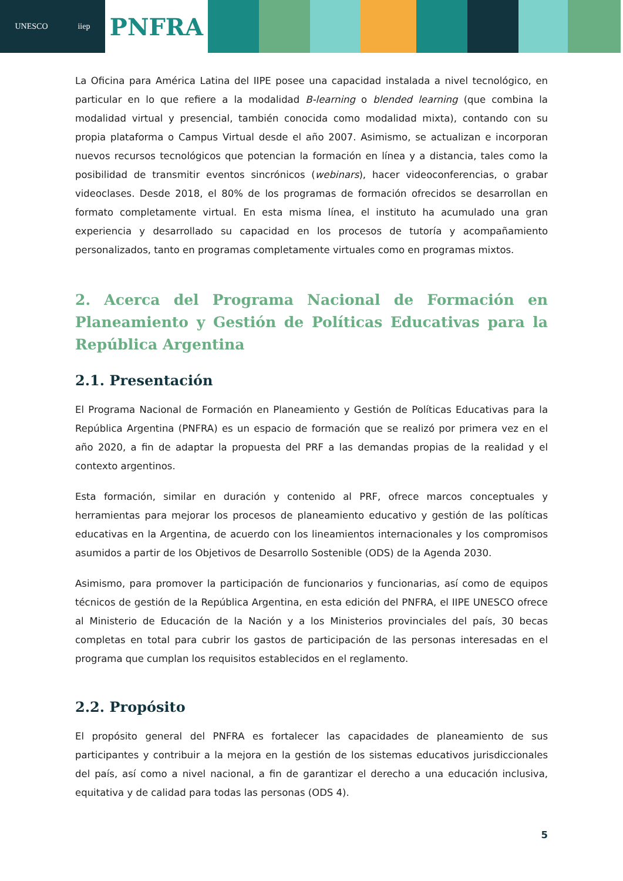UNESCO iiep
PNFRA
La Oficina para América Latina del IIPE posee una capacidad instalada a nivel tecnológico, en particular en lo que refiere a la modalidad B-learning o blended learning (que combina la modalidad virtual y presencial, también conocida como modalidad mixta), contando con su propia plataforma o Campus Virtual desde el año 2007. Asimismo, se actualizan e incorporan nuevos recursos tecnológicos que potencian la formación en línea y a distancia, tales como la posibilidad de transmitir eventos sincrónicos (webinars), hacer videoconferencias, o grabar videoclases. Desde 2018, el 80% de los programas de formación ofrecidos se desarrollan en formato completamente virtual. En esta misma línea, el instituto ha acumulado una gran experiencia y desarrollado su capacidad en los procesos de tutoría y acompañamiento personalizados, tanto en programas completamente virtuales como en programas mixtos.
2. Acerca del Programa Nacional de Formación en Planeamiento y Gestión de Políticas Educativas para la República Argentina
2.1. Presentación
El Programa Nacional de Formación en Planeamiento y Gestión de Políticas Educativas para la República Argentina (PNFRA) es un espacio de formación que se realizó por primera vez en el año 2020, a fin de adaptar la propuesta del PRF a las demandas propias de la realidad y el contexto argentinos.
Esta formación, similar en duración y contenido al PRF, ofrece marcos conceptuales y herramientas para mejorar los procesos de planeamiento educativo y gestión de las políticas educativas en la Argentina, de acuerdo con los lineamientos internacionales y los compromisos asumidos a partir de los Objetivos de Desarrollo Sostenible (ODS) de la Agenda 2030.
Asimismo, para promover la participación de funcionarios y funcionarias, así como de equipos técnicos de gestión de la República Argentina, en esta edición del PNFRA, el IIPE UNESCO ofrece al Ministerio de Educación de la Nación y a los Ministerios provinciales del país, 30 becas completas en total para cubrir los gastos de participación de las personas interesadas en el programa que cumplan los requisitos establecidos en el reglamento.
2.2. Propósito
El propósito general del PNFRA es fortalecer las capacidades de planeamiento de sus participantes y contribuir a la mejora en la gestión de los sistemas educativos jurisdiccionales del país, así como a nivel nacional, a fin de garantizar el derecho a una educación inclusiva, equitativa y de calidad para todas las personas (ODS 4).
5